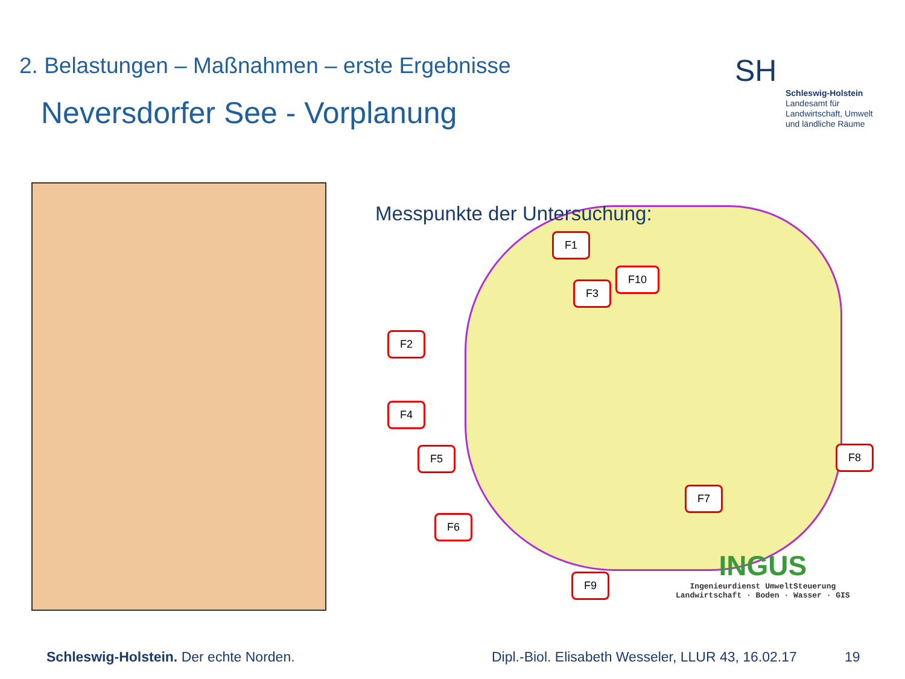2. Belastungen – Maßnahmen – erste Ergebnisse
Neversdorfer See - Vorplanung
SH
Schleswig-Holstein
Landesamt für
Landwirtschaft, Umwelt
und ländliche Räume
Messpunkte der Untersuchung:
F1
F10
F3
F2
F4
F5 F8
F7
F6
F9
INGUS
Ingenieurdienst UmweltSteuerung
Landwirtschaft · Boden · Wasser · GIS
Schleswig-Holstein. Der echte Norden.
Dipl.-Biol. Elisabeth Wesseler, LLUR 43, 16.02.17
19